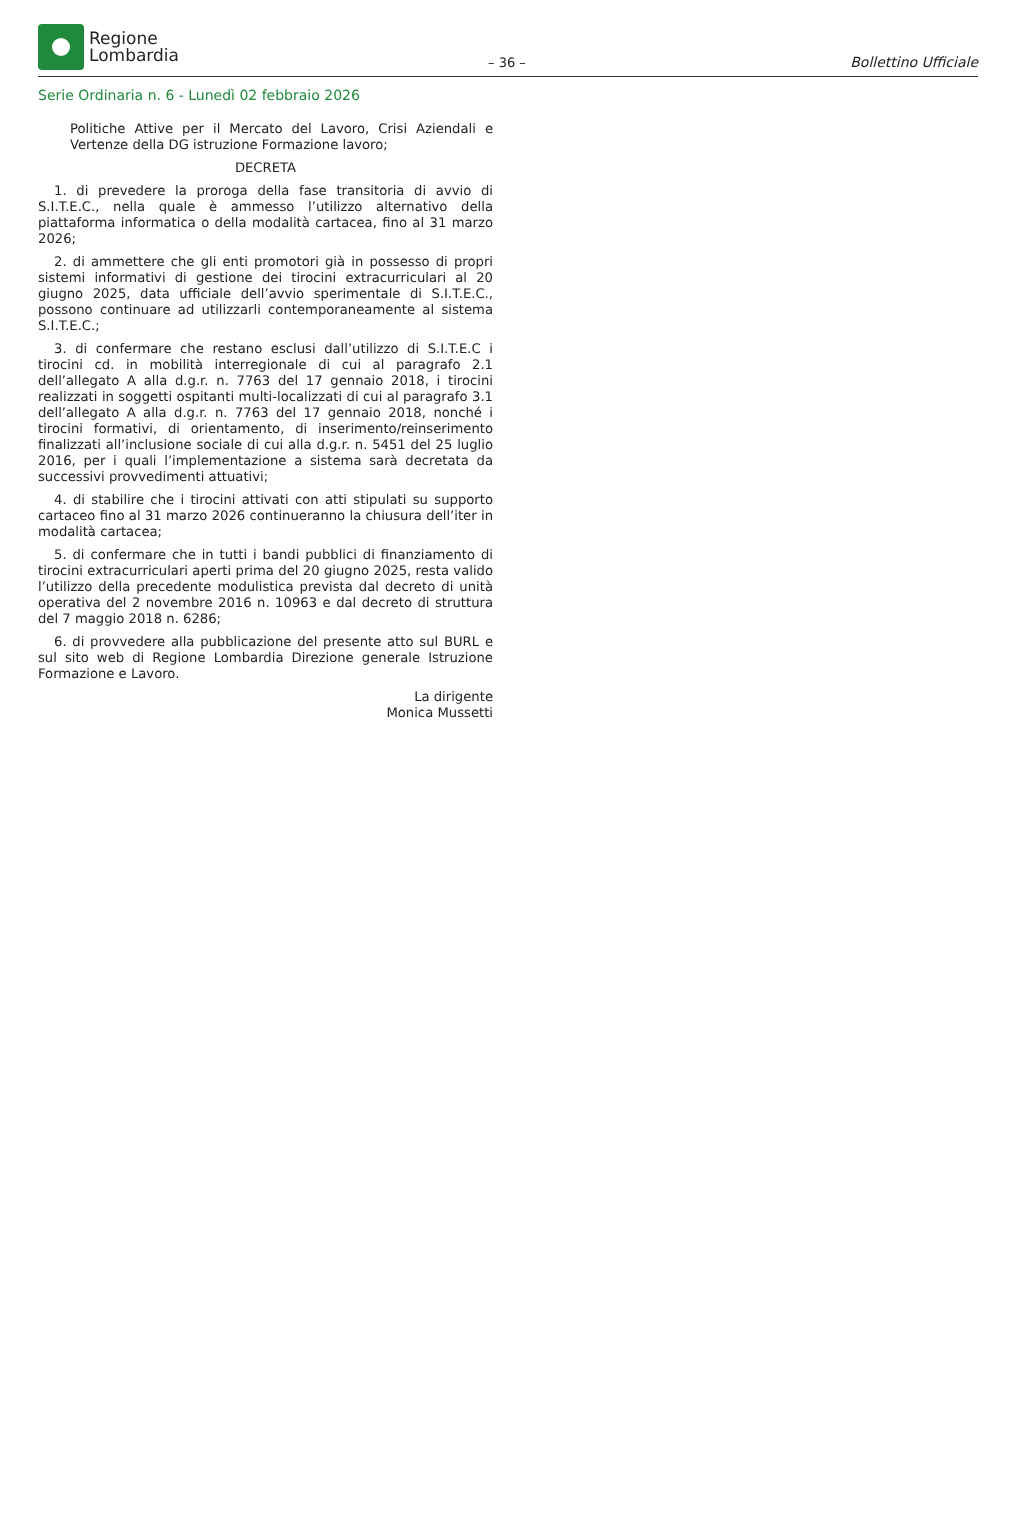Regione
Lombardia
– 36 – Bollettino Ufficiale
Serie Ordinaria n. 6 - Lunedì 02 febbraio 2026
Politiche Attive per il Mercato del Lavoro, Crisi Aziendali e Vertenze della DG istruzione Formazione lavoro;
DECRETA
1. di prevedere la proroga della fase transitoria di avvio di S.I.T.E.C., nella quale è ammesso l’utilizzo alternativo della piattaforma informatica o della modalità cartacea, fino al 31 marzo 2026;
2. di ammettere che gli enti promotori già in possesso di propri sistemi informativi di gestione dei tirocini extracurriculari al 20 giugno 2025, data ufficiale dell’avvio sperimentale di S.I.T.E.C., possono continuare ad utilizzarli contemporaneamente al sistema S.I.T.E.C.;
3. di confermare che restano esclusi dall’utilizzo di S.I.T.E.C i tirocini cd. in mobilità interregionale di cui al paragrafo 2.1 dell’allegato A alla d.g.r. n. 7763 del 17 gennaio 2018, i tirocini realizzati in soggetti ospitanti multi-localizzati di cui al paragrafo 3.1 dell’allegato A alla d.g.r. n. 7763 del 17 gennaio 2018, nonché i tirocini formativi, di orientamento, di inserimento/reinserimento finalizzati all’inclusione sociale di cui alla d.g.r. n. 5451 del 25 luglio 2016, per i quali l’implementazione a sistema sarà decretata da successivi provvedimenti attuativi;
4. di stabilire che i tirocini attivati con atti stipulati su supporto cartaceo fino al 31 marzo 2026 continueranno la chiusura dell’iter in modalità cartacea;
5. di confermare che in tutti i bandi pubblici di finanziamento di tirocini extracurriculari aperti prima del 20 giugno 2025, resta valido l’utilizzo della precedente modulistica prevista dal decreto di unità operativa del 2 novembre 2016 n. 10963 e dal decreto di struttura del 7 maggio 2018 n. 6286;
6. di provvedere alla pubblicazione del presente atto sul BURL e sul sito web di Regione Lombardia Direzione generale Istruzione Formazione e Lavoro.
La dirigente
Monica Mussetti